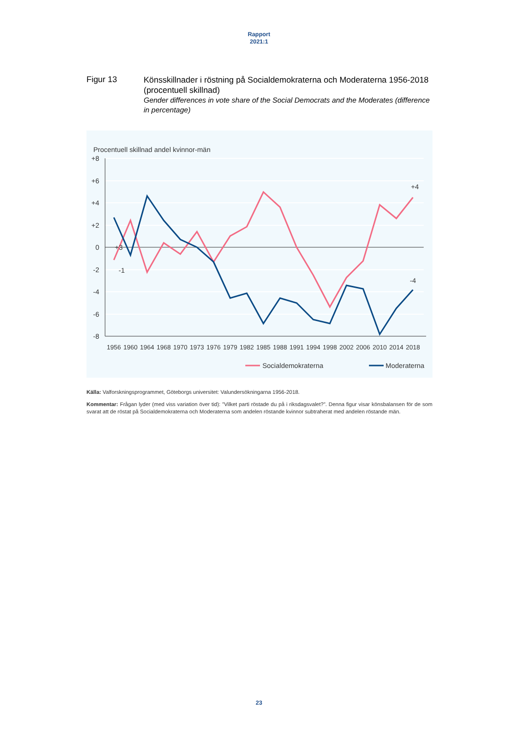Rapport
2021:1
Figur 13
Könsskillnader i röstning på Socialdemokraterna och Moderaterna 1956-2018 (procentuell skillnad)
Gender differences in vote share of the Social Democrats and the Moderates (difference in percentage)
Procentuell skillnad andel kvinnor-män
+8
+6
+4
+2
0
-2
-4
-6
-8
1956
1960
1964
1968
1970
1973
1976
1979
1982
1985
1988
1991
1994
1998
2002
2006
2010
2014
2018
+3
-1
+4
-4
Socialdemokraterna
Moderaterna
Källa: Valforskningsprogrammet, Göteborgs universitet: Valundersökningarna 1956-2018.
Kommentar: Frågan lyder (med viss variation över tid): ”Vilket parti röstade du på i riksdagsvalet?”. Denna figur visar könsbalansen för de som svarat att de röstat på Socialdemokraterna och Moderaterna som andelen röstande kvinnor subtraherat med andelen röstande män.
23